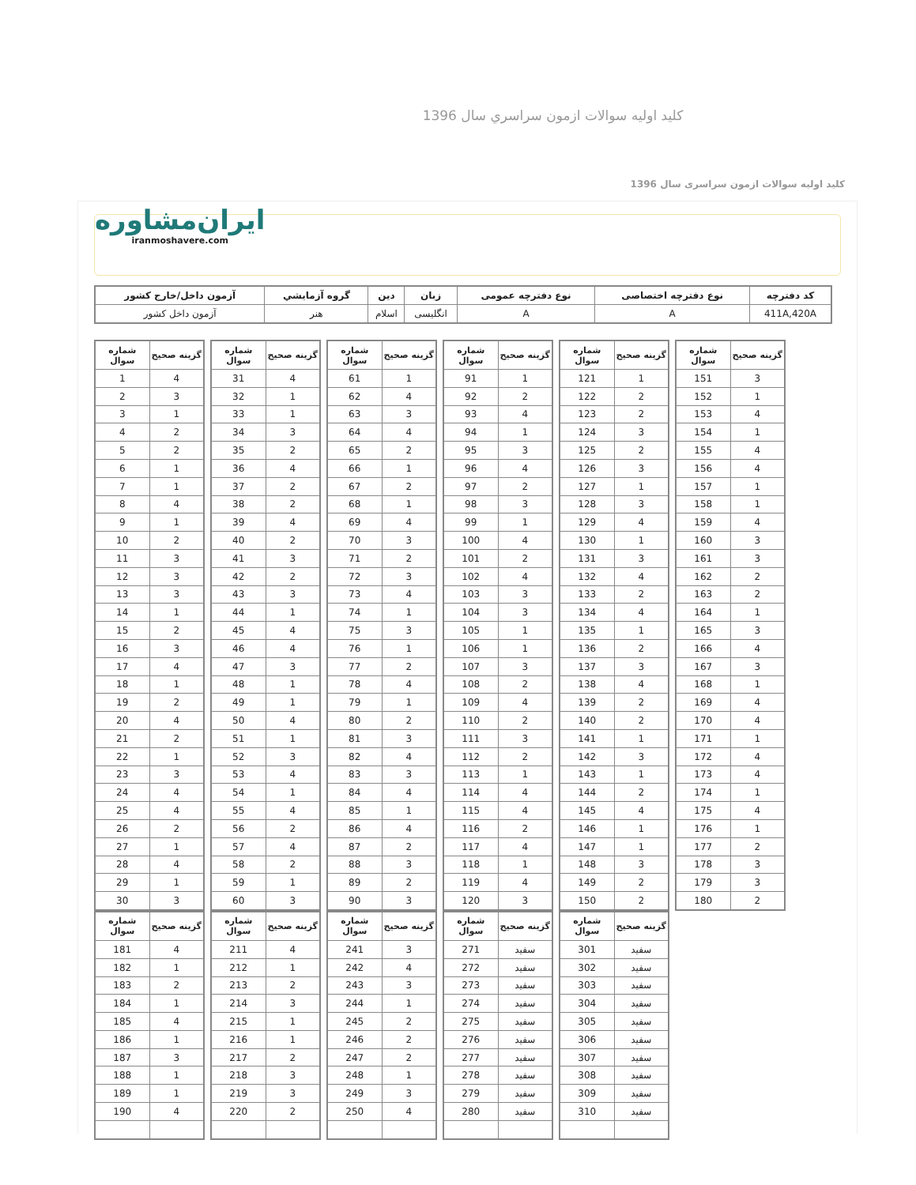كليد اوليه سوالات ازمون سراسري سال 1396
کليد اوليه سوالات ازمون سراسری سال 1396
ایران‌مشاوره
iranmoshavere.com
| کد دفترچه | نوع دفترچه اختصاصی | نوع دفترچه عمومی | زبان | دين | گروه آزمايشي | آزمون داخل/خارج کشور |
| --- | --- | --- | --- | --- | --- | --- |
| 411A,420A | A | A | انگليسی | اسلام | هنر | آزمون داخل کشور |
| شماره سوال | گزينه صحيح |
| --- | --- |
| 1 | 4 |
| 2 | 3 |
| 3 | 1 |
| 4 | 2 |
| 5 | 2 |
| 6 | 1 |
| 7 | 1 |
| 8 | 4 |
| 9 | 1 |
| 10 | 2 |
| 11 | 3 |
| 12 | 3 |
| 13 | 3 |
| 14 | 1 |
| 15 | 2 |
| 16 | 3 |
| 17 | 4 |
| 18 | 1 |
| 19 | 2 |
| 20 | 4 |
| 21 | 2 |
| 22 | 1 |
| 23 | 3 |
| 24 | 4 |
| 25 | 4 |
| 26 | 2 |
| 27 | 1 |
| 28 | 4 |
| 29 | 1 |
| 30 | 3 |
| شماره سوال | گزينه صحيح |
| --- | --- |
| 31 | 4 |
| 32 | 1 |
| 33 | 1 |
| 34 | 3 |
| 35 | 2 |
| 36 | 4 |
| 37 | 2 |
| 38 | 2 |
| 39 | 4 |
| 40 | 2 |
| 41 | 3 |
| 42 | 2 |
| 43 | 3 |
| 44 | 1 |
| 45 | 4 |
| 46 | 4 |
| 47 | 3 |
| 48 | 1 |
| 49 | 1 |
| 50 | 4 |
| 51 | 1 |
| 52 | 3 |
| 53 | 4 |
| 54 | 1 |
| 55 | 4 |
| 56 | 2 |
| 57 | 4 |
| 58 | 2 |
| 59 | 1 |
| 60 | 3 |
| شماره سوال | گزينه صحيح |
| --- | --- |
| 61 | 1 |
| 62 | 4 |
| 63 | 3 |
| 64 | 4 |
| 65 | 2 |
| 66 | 1 |
| 67 | 2 |
| 68 | 1 |
| 69 | 4 |
| 70 | 3 |
| 71 | 2 |
| 72 | 3 |
| 73 | 4 |
| 74 | 1 |
| 75 | 3 |
| 76 | 1 |
| 77 | 2 |
| 78 | 4 |
| 79 | 1 |
| 80 | 2 |
| 81 | 3 |
| 82 | 4 |
| 83 | 3 |
| 84 | 4 |
| 85 | 1 |
| 86 | 4 |
| 87 | 2 |
| 88 | 3 |
| 89 | 2 |
| 90 | 3 |
| شماره سوال | گزينه صحيح |
| --- | --- |
| 91 | 1 |
| 92 | 2 |
| 93 | 4 |
| 94 | 1 |
| 95 | 3 |
| 96 | 4 |
| 97 | 2 |
| 98 | 3 |
| 99 | 1 |
| 100 | 4 |
| 101 | 2 |
| 102 | 4 |
| 103 | 3 |
| 104 | 3 |
| 105 | 1 |
| 106 | 1 |
| 107 | 3 |
| 108 | 2 |
| 109 | 4 |
| 110 | 2 |
| 111 | 3 |
| 112 | 2 |
| 113 | 1 |
| 114 | 4 |
| 115 | 4 |
| 116 | 2 |
| 117 | 4 |
| 118 | 1 |
| 119 | 4 |
| 120 | 3 |
| شماره سوال | گزينه صحيح |
| --- | --- |
| 121 | 1 |
| 122 | 2 |
| 123 | 2 |
| 124 | 3 |
| 125 | 2 |
| 126 | 3 |
| 127 | 1 |
| 128 | 3 |
| 129 | 4 |
| 130 | 1 |
| 131 | 3 |
| 132 | 4 |
| 133 | 2 |
| 134 | 4 |
| 135 | 1 |
| 136 | 2 |
| 137 | 3 |
| 138 | 4 |
| 139 | 2 |
| 140 | 2 |
| 141 | 1 |
| 142 | 3 |
| 143 | 1 |
| 144 | 2 |
| 145 | 4 |
| 146 | 1 |
| 147 | 1 |
| 148 | 3 |
| 149 | 2 |
| 150 | 2 |
| شماره سوال | گزينه صحيح |
| --- | --- |
| 151 | 3 |
| 152 | 1 |
| 153 | 4 |
| 154 | 1 |
| 155 | 4 |
| 156 | 4 |
| 157 | 1 |
| 158 | 1 |
| 159 | 4 |
| 160 | 3 |
| 161 | 3 |
| 162 | 2 |
| 163 | 2 |
| 164 | 1 |
| 165 | 3 |
| 166 | 4 |
| 167 | 3 |
| 168 | 1 |
| 169 | 4 |
| 170 | 4 |
| 171 | 1 |
| 172 | 4 |
| 173 | 4 |
| 174 | 1 |
| 175 | 4 |
| 176 | 1 |
| 177 | 2 |
| 178 | 3 |
| 179 | 3 |
| 180 | 2 |
| شماره سوال | گزينه صحيح |
| --- | --- |
| 181 | 4 |
| 182 | 1 |
| 183 | 2 |
| 184 | 1 |
| 185 | 4 |
| 186 | 1 |
| 187 | 3 |
| 188 | 1 |
| 189 | 1 |
| 190 | 4 |
| شماره سوال | گزينه صحيح |
| --- | --- |
| 211 | 4 |
| 212 | 1 |
| 213 | 2 |
| 214 | 3 |
| 215 | 1 |
| 216 | 1 |
| 217 | 2 |
| 218 | 3 |
| 219 | 3 |
| 220 | 2 |
| شماره سوال | گزينه صحيح |
| --- | --- |
| 241 | 3 |
| 242 | 4 |
| 243 | 3 |
| 244 | 1 |
| 245 | 2 |
| 246 | 2 |
| 247 | 2 |
| 248 | 1 |
| 249 | 3 |
| 250 | 4 |
| شماره سوال | گزينه صحيح |
| --- | --- |
| 271 | سفيد |
| 272 | سفيد |
| 273 | سفيد |
| 274 | سفيد |
| 275 | سفيد |
| 276 | سفيد |
| 277 | سفيد |
| 278 | سفيد |
| 279 | سفيد |
| 280 | سفيد |
| شماره سوال | گزينه صحيح |
| --- | --- |
| 301 | سفيد |
| 302 | سفيد |
| 303 | سفيد |
| 304 | سفيد |
| 305 | سفيد |
| 306 | سفيد |
| 307 | سفيد |
| 308 | سفيد |
| 309 | سفيد |
| 310 | سفيد |